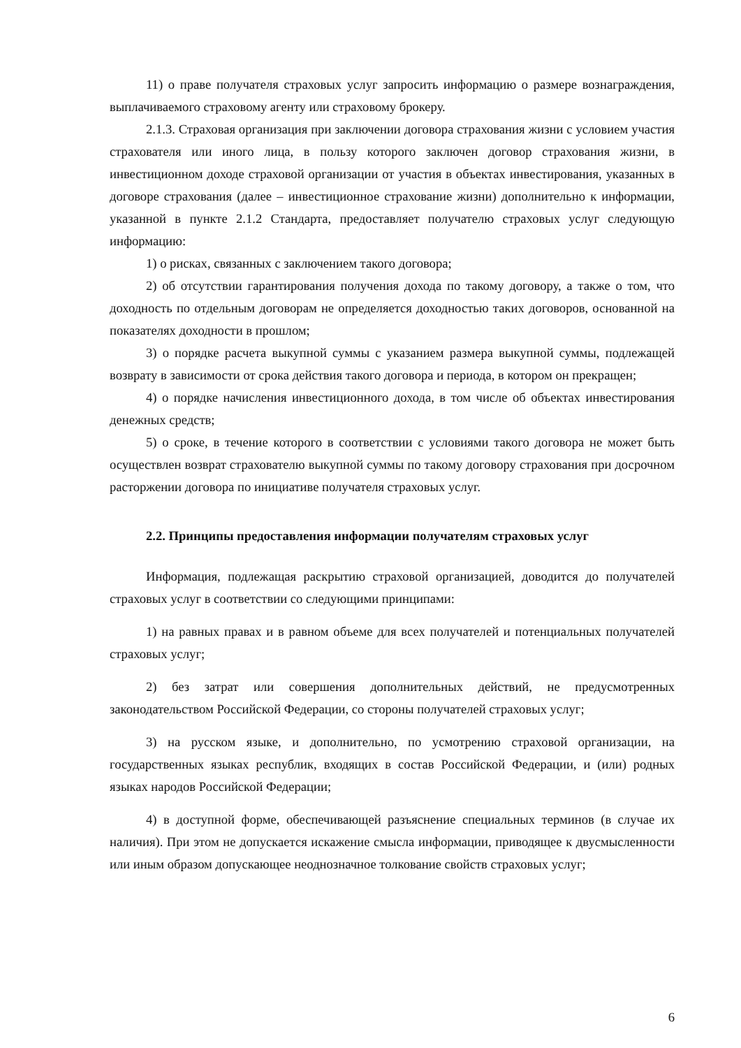11) о праве получателя страховых услуг запросить информацию о размере вознаграждения, выплачиваемого страховому агенту или страховому брокеру.
2.1.3. Страховая организация при заключении договора страхования жизни с условием участия страхователя или иного лица, в пользу которого заключен договор страхования жизни, в инвестиционном доходе страховой организации от участия в объектах инвестирования, указанных в договоре страхования (далее – инвестиционное страхование жизни) дополнительно к информации, указанной в пункте 2.1.2 Стандарта, предоставляет получателю страховых услуг следующую информацию:
1) о рисках, связанных с заключением такого договора;
2) об отсутствии гарантирования получения дохода по такому договору, а также о том, что доходность по отдельным договорам не определяется доходностью таких договоров, основанной на показателях доходности в прошлом;
3) о порядке расчета выкупной суммы с указанием размера выкупной суммы, подлежащей возврату в зависимости от срока действия такого договора и периода, в котором он прекращен;
4) о порядке начисления инвестиционного дохода, в том числе об объектах инвестирования денежных средств;
5) о сроке, в течение которого в соответствии с условиями такого договора не может быть осуществлен возврат страхователю выкупной суммы по такому договору страхования при досрочном расторжении договора по инициативе получателя страховых услуг.
2.2. Принципы предоставления информации получателям страховых услуг
Информация, подлежащая раскрытию страховой организацией, доводится до получателей страховых услуг в соответствии со следующими принципами:
1) на равных правах и в равном объеме для всех получателей и потенциальных получателей страховых услуг;
2) без затрат или совершения дополнительных действий, не предусмотренных законодательством Российской Федерации, со стороны получателей страховых услуг;
3) на русском языке, и дополнительно, по усмотрению страховой организации, на государственных языках республик, входящих в состав Российской Федерации, и (или) родных языках народов Российской Федерации;
4) в доступной форме, обеспечивающей разъяснение специальных терминов (в случае их наличия). При этом не допускается искажение смысла информации, приводящее к двусмысленности или иным образом допускающее неоднозначное толкование свойств страховых услуг;
6